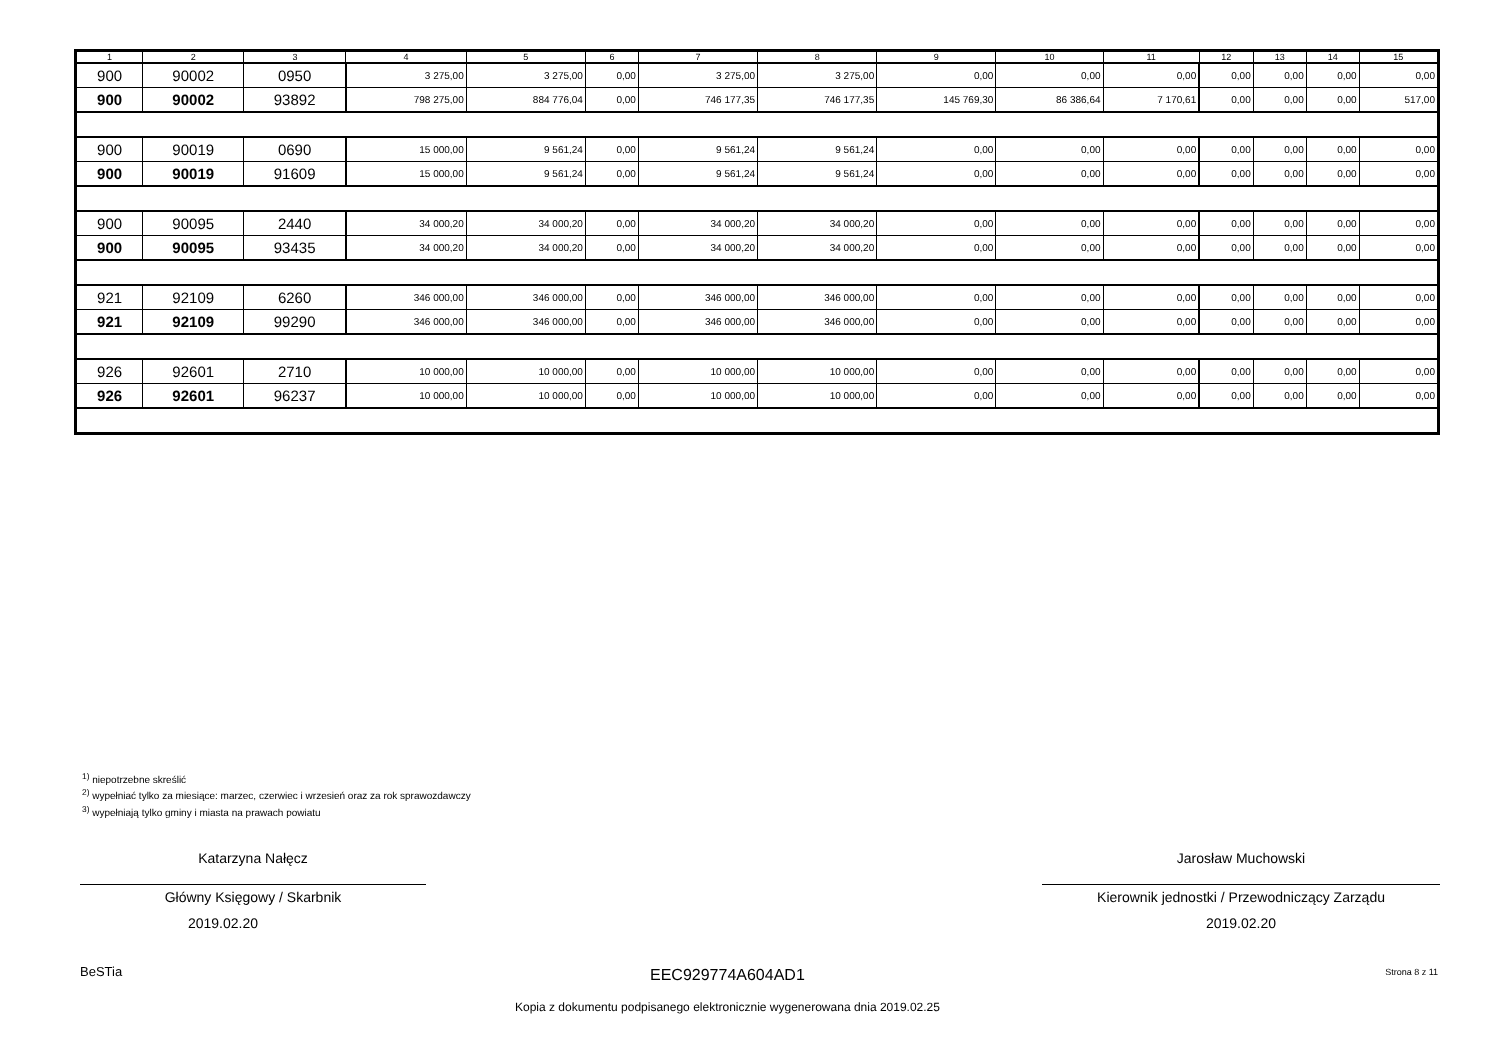| 1 | 2 | 3 | 4 | 5 | 6 | 7 | 8 | 9 | 10 | 11 | 12 | 13 | 14 | 15 |
| --- | --- | --- | --- | --- | --- | --- | --- | --- | --- | --- | --- | --- | --- | --- |
| 900 | 90002 | 0950 | 3 275,00 | 3 275,00 | 0,00 | 3 275,00 | 3 275,00 | 0,00 | 0,00 | 0,00 | 0,00 | 0,00 | 0,00 | 0,00 |
| 900 | 90002 | 93892 | 798 275,00 | 884 776,04 | 0,00 | 746 177,35 | 746 177,35 | 145 769,30 | 86 386,64 | 7 170,61 | 0,00 | 0,00 | 0,00 | 517,00 |
| 900 | 90019 | 0690 | 15 000,00 | 9 561,24 | 0,00 | 9 561,24 | 9 561,24 | 0,00 | 0,00 | 0,00 | 0,00 | 0,00 | 0,00 | 0,00 |
| 900 | 90019 | 91609 | 15 000,00 | 9 561,24 | 0,00 | 9 561,24 | 9 561,24 | 0,00 | 0,00 | 0,00 | 0,00 | 0,00 | 0,00 | 0,00 |
| 900 | 90095 | 2440 | 34 000,20 | 34 000,20 | 0,00 | 34 000,20 | 34 000,20 | 0,00 | 0,00 | 0,00 | 0,00 | 0,00 | 0,00 | 0,00 |
| 900 | 90095 | 93435 | 34 000,20 | 34 000,20 | 0,00 | 34 000,20 | 34 000,20 | 0,00 | 0,00 | 0,00 | 0,00 | 0,00 | 0,00 | 0,00 |
| 921 | 92109 | 6260 | 346 000,00 | 346 000,00 | 0,00 | 346 000,00 | 346 000,00 | 0,00 | 0,00 | 0,00 | 0,00 | 0,00 | 0,00 | 0,00 |
| 921 | 92109 | 99290 | 346 000,00 | 346 000,00 | 0,00 | 346 000,00 | 346 000,00 | 0,00 | 0,00 | 0,00 | 0,00 | 0,00 | 0,00 | 0,00 |
| 926 | 92601 | 2710 | 10 000,00 | 10 000,00 | 0,00 | 10 000,00 | 10 000,00 | 0,00 | 0,00 | 0,00 | 0,00 | 0,00 | 0,00 | 0,00 |
| 926 | 92601 | 96237 | 10 000,00 | 10 000,00 | 0,00 | 10 000,00 | 10 000,00 | 0,00 | 0,00 | 0,00 | 0,00 | 0,00 | 0,00 | 0,00 |
<sup>1)</sup> niepotrzebne skreślić
<sup>2)</sup> wypełniać tylko za miesiące: marzec, czerwiec i wrzesień oraz za rok sprawozdawczy
<sup>3)</sup> wypełniają tylko gminy i miasta na prawach powiatu
Katarzyna Nałęcz
Główny Księgowy / Skarbnik
2019.02.20
Jarosław Muchowski
Kierownik jednostki / Przewodniczący Zarządu
2019.02.20
BeSTia EEC929774A604AD1 Strona 8 z 11
Kopia z dokumentu podpisanego elektronicznie wygenerowana dnia 2019.02.25